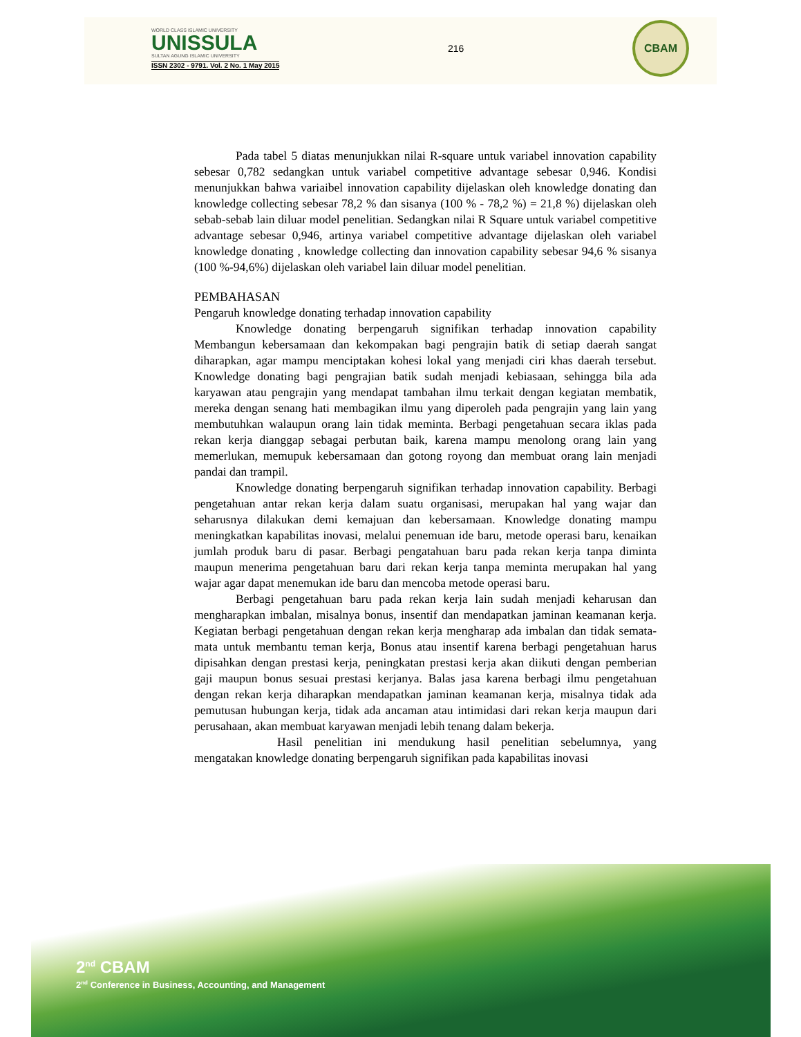WORLD CLASS ISLAMIC UNIVERSITY
UNISSULA
SULTAN AGUNG ISLAMIC UNIVERSITY
ISSN 2302 - 9791. Vol. 2 No. 1 May 2015
216
CBAM
Pada tabel 5 diatas menunjukkan nilai R-square untuk variabel innovation capability sebesar 0,782 sedangkan untuk variabel competitive advantage sebesar 0,946. Kondisi menunjukkan bahwa variaibel innovation capability dijelaskan oleh knowledge donating dan knowledge collecting sebesar 78,2 % dan sisanya (100 % - 78,2 %) = 21,8 %) dijelaskan oleh sebab-sebab lain diluar model penelitian. Sedangkan nilai R Square untuk variabel competitive advantage sebesar 0,946, artinya variabel competitive advantage dijelaskan oleh variabel knowledge donating , knowledge collecting dan innovation capability sebesar 94,6 % sisanya (100 %-94,6%) dijelaskan oleh variabel lain diluar model penelitian.
PEMBAHASAN
Pengaruh knowledge donating terhadap innovation capability
Knowledge donating berpengaruh signifikan terhadap innovation capability Membangun kebersamaan dan kekompakan bagi pengrajin batik di setiap daerah sangat diharapkan, agar mampu menciptakan kohesi lokal yang menjadi ciri khas daerah tersebut. Knowledge donating bagi pengrajian batik sudah menjadi kebiasaan, sehingga bila ada karyawan atau pengrajin yang mendapat tambahan ilmu terkait dengan kegiatan membatik, mereka dengan senang hati membagikan ilmu yang diperoleh pada pengrajin yang lain yang membutuhkan walaupun orang lain tidak meminta. Berbagi pengetahuan secara iklas pada rekan kerja dianggap sebagai perbutan baik, karena mampu menolong orang lain yang memerlukan, memupuk kebersamaan dan gotong royong dan membuat orang lain menjadi pandai dan trampil.
Knowledge donating berpengaruh signifikan terhadap innovation capability. Berbagi pengetahuan antar rekan kerja dalam suatu organisasi, merupakan hal yang wajar dan seharusnya dilakukan demi kemajuan dan kebersamaan. Knowledge donating mampu meningkatkan kapabilitas inovasi, melalui penemuan ide baru, metode operasi baru, kenaikan jumlah produk baru di pasar. Berbagi pengatahuan baru pada rekan kerja tanpa diminta maupun menerima pengetahuan baru dari rekan kerja tanpa meminta merupakan hal yang wajar agar dapat menemukan ide baru dan mencoba metode operasi baru.
Berbagi pengetahuan baru pada rekan kerja lain sudah menjadi keharusan dan mengharapkan imbalan, misalnya bonus, insentif dan mendapatkan jaminan keamanan kerja. Kegiatan berbagi pengetahuan dengan rekan kerja mengharap ada imbalan dan tidak semata-mata untuk membantu teman kerja, Bonus atau insentif karena berbagi pengetahuan harus dipisahkan dengan prestasi kerja, peningkatan prestasi kerja akan diikuti dengan pemberian gaji maupun bonus sesuai prestasi kerjanya. Balas jasa karena berbagi ilmu pengetahuan dengan rekan kerja diharapkan mendapatkan jaminan keamanan kerja, misalnya tidak ada pemutusan hubungan kerja, tidak ada ancaman atau intimidasi dari rekan kerja maupun dari perusahaan, akan membuat karyawan menjadi lebih tenang dalam bekerja.
Hasil penelitian ini mendukung hasil penelitian sebelumnya, yang mengatakan knowledge donating berpengaruh signifikan pada kapabilitas inovasi
2<sup>nd</sup> CBAM
2<sup>nd</sup> Conference in Business, Accounting, and Management